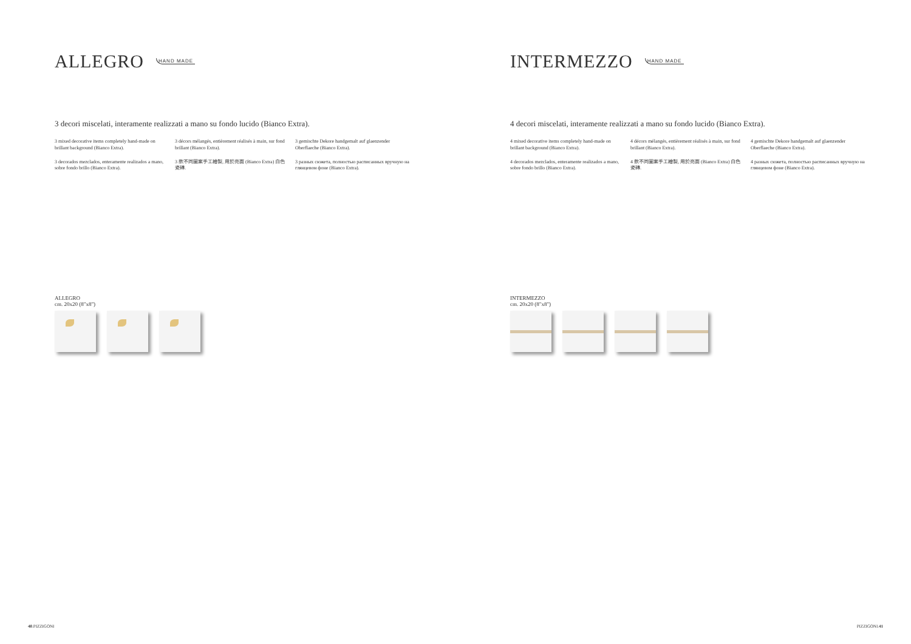ALLEGRO HAND MADE
3 decori miscelati, interamente realizzati a mano su fondo lucido (Bianco Extra).
3 mixed decorative items completely hand-made on brillant background (Bianco Extra).
3 décors mélangés, entièrement réalisés à main, sur fond brillant (Bianco Extra).
3 gemischte Dekore handgemalt auf glaenzender Oberflaeche (Bianco Extra).
3 decorados mezclados, enteramente realizados a mano, sobre fondo brillo (Bianco Extra).
3 款不同圖案手工繪製, 用於亮面 (Bianco Extra) 白色瓷磚.
3 разных сюжета, полностью расписанных вручную на глянцевом фоне (Bianco Extra).
ALLEGRO
cm. 20x20 (8"x8")
40.PIZZIGONI
INTERMEZZO HAND MADE
4 decori miscelati, interamente realizzati a mano su fondo lucido (Bianco Extra).
4 mixed decorative items completely hand-made on brillant background (Bianco Extra).
4 décors mélangés, entièrement réalisés à main, sur fond brillant (Bianco Extra).
4 gemischte Dekore handgemalt auf glaenzender Oberflaeche (Bianco Extra).
4 decorados mezclados, enteramente realizados a mano, sobre fondo brillo (Bianco Extra).
4 款不同圖案手工繪製, 用於亮面 (Bianco Extra) 白色瓷磚.
4 разных сюжета, полностью расписанных вручную на глянцевом фоне (Bianco Extra).
INTERMEZZO
cm. 20x20 (8"x8")
PIZZIGONI.41